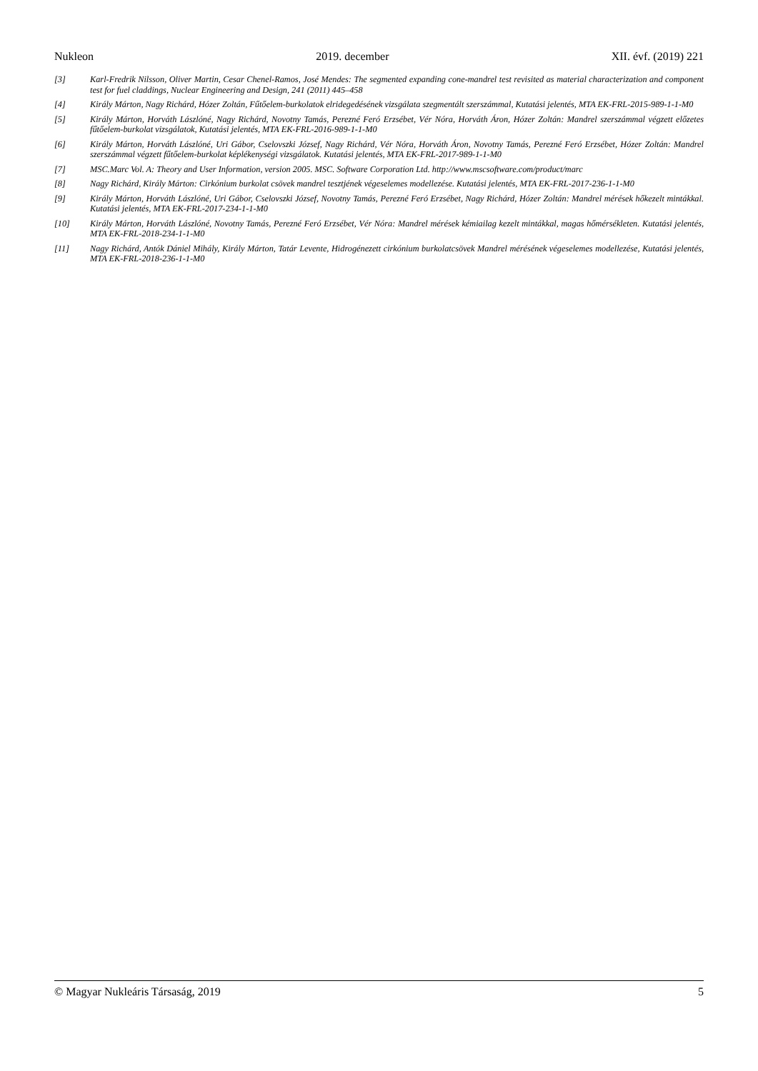Nukleon 2019. december XII. évf. (2019) 221
[3] Karl-Fredrik Nilsson, Oliver Martin, Cesar Chenel-Ramos, José Mendes: The segmented expanding cone-mandrel test revisited as material characterization and component test for fuel claddings, Nuclear Engineering and Design, 241 (2011) 445–458
[4] Király Márton, Nagy Richárd, Hózer Zoltán, Fűtőelem-burkolatok elridegedésének vizsgálata szegmentált szerszámmal, Kutatási jelentés, MTA EK-FRL-2015-989-1-1-M0
[5] Király Márton, Horváth Lászlóné, Nagy Richárd, Novotny Tamás, Perezné Feró Erzsébet, Vér Nóra, Horváth Áron, Hózer Zoltán: Mandrel szerszámmal végzett előzetes fűtőelem-burkolat vizsgálatok, Kutatási jelentés, MTA EK-FRL-2016-989-1-1-M0
[6] Király Márton, Horváth Lászlóné, Uri Gábor, Cselovszki József, Nagy Richárd, Vér Nóra, Horváth Áron, Novotny Tamás, Perezné Feró Erzsébet, Hózer Zoltán: Mandrel szerszámmal végzett fűtőelem-burkolat képlékenységi vizsgálatok. Kutatási jelentés, MTA EK-FRL-2017-989-1-1-M0
[7] MSC.Marc Vol. A: Theory and User Information, version 2005. MSC. Software Corporation Ltd. http://www.mscsoftware.com/product/marc
[8] Nagy Richárd, Király Márton: Cirkónium burkolat csövek mandrel tesztjének végeselemes modellezése. Kutatási jelentés, MTA EK-FRL-2017-236-1-1-M0
[9] Király Márton, Horváth Lászlóné, Uri Gábor, Cselovszki József, Novotny Tamás, Perezné Feró Erzsébet, Nagy Richárd, Hózer Zoltán: Mandrel mérések hőkezelt mintákkal. Kutatási jelentés, MTA EK-FRL-2017-234-1-1-M0
[10] Király Márton, Horváth Lászlóné, Novotny Tamás, Perezné Feró Erzsébet, Vér Nóra: Mandrel mérések kémiailag kezelt mintákkal, magas hőmérsékleten. Kutatási jelentés, MTA EK-FRL-2018-234-1-1-M0
[11] Nagy Richárd, Antók Dániel Mihály, Király Márton, Tatár Levente, Hidrogénezett cirkónium burkolatcsövek Mandrel mérésének végeselemes modellezése, Kutatási jelentés, MTA EK-FRL-2018-236-1-1-M0
© Magyar Nukleáris Társaság, 2019 5